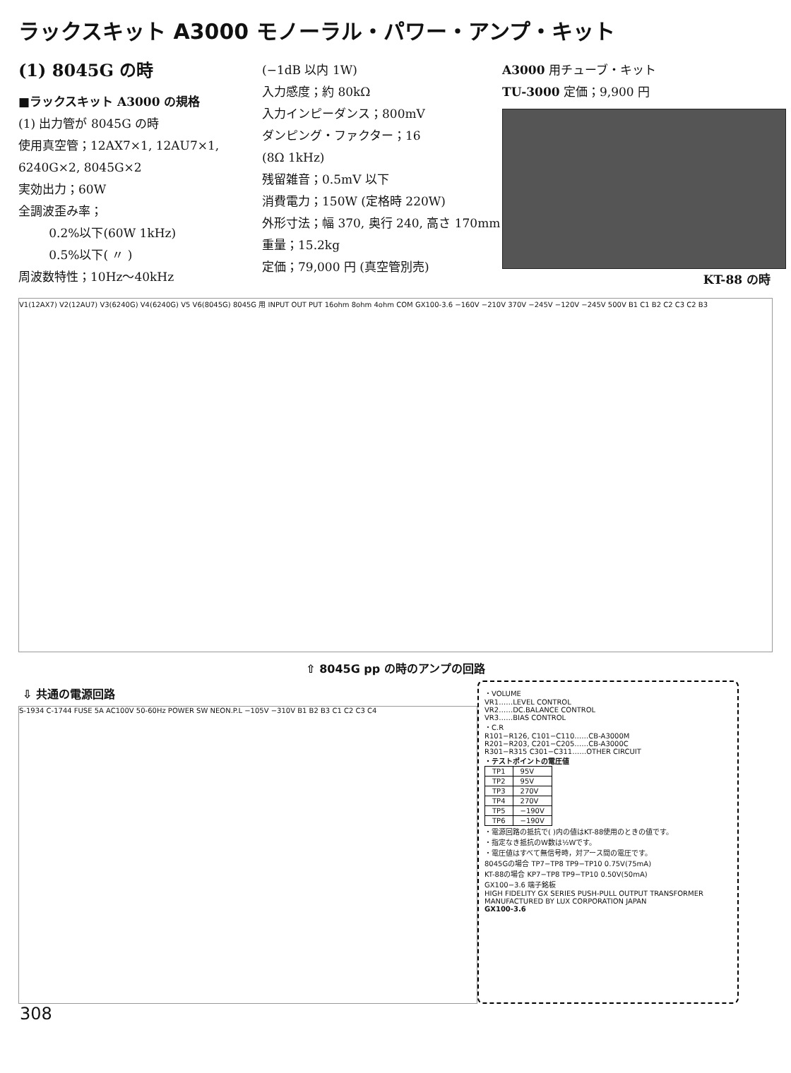ラックスキット A3000 モノーラル・パワー・アンプ・キット
(1) 8045G の時
■ラックスキット A3000 の規格
(1) 出力管が 8045G の時
使用真空管；12AX7×1, 12AU7×1, 6240G×2, 8045G×2
実効出力；60W
全調波歪み率；
0.2%以下(60W 1kHz)
0.5%以下( 〃 )
周波数特性；10Hz〜40kHz
(−1dB 以内 1W)
入力感度；約 80kΩ
入力インピーダンス；800mV
ダンピング・ファクター；16
(8Ω 1kHz)
残留雑音；0.5mV 以下
消費電力；150W (定格時 220W)
外形寸法；幅 370, 奥行 240, 高さ 170mm
重量；15.2kg
定価；79,000 円 (真空管別売)
A3000 用チューブ・キット
TU-3000 定価；9,900 円
KT-88 の時
V1(12AX7) V2(12AU7) V3(6240G) V4(6240G) V5 V6(8045G) 8045G 用 INPUT OUT PUT 16ohm 8ohm 4ohm COM GX100-3.6 −160V −210V 370V −245V −120V −245V 500V B1 C1 B2 C2 C3 C2 B3
⇧ 8045G pp の時のアンプの回路
⇩ 共通の電源回路
S-1934 C-1744 FUSE 5A AC100V 50-60Hz POWER SW NEON.P.L −105V −310V B1 B2 B3 C1 C2 C3 C4
・VOLUME
VR1……LEVEL CONTROL
VR2……DC.BALANCE CONTROL
VR3……BIAS CONTROL
・C.R
R101−R126, C101−C110……CB-A3000M
R201−R203, C201−C205……CB-A3000C
R301−R315 C301−C311……OTHER CIRCUIT
・テストポイントの電圧値
| TP1 | 95V |
| TP2 | 95V |
| TP3 | 270V |
| TP4 | 270V |
| TP5 | −190V |
| TP6 | −190V |
・電源回路の抵抗で( )内の値はKT-88使用のときの値です。
・指定なき抵抗のW数は½Wです。
・電圧値はすべて無信号時，対アース間の電圧です。
8045Gの場合 TP7−TP8 TP9−TP10 0.75V(75mA)
KT-88の場合 KP7−TP8 TP9−TP10 0.50V(50mA)
GX100−3.6 端子銘板
HIGH FIDELITY GX SERIES PUSH-PULL OUTPUT TRANSFORMER
MANUFACTURED BY LUX CORPORATION JAPAN
GX100-3.6
308